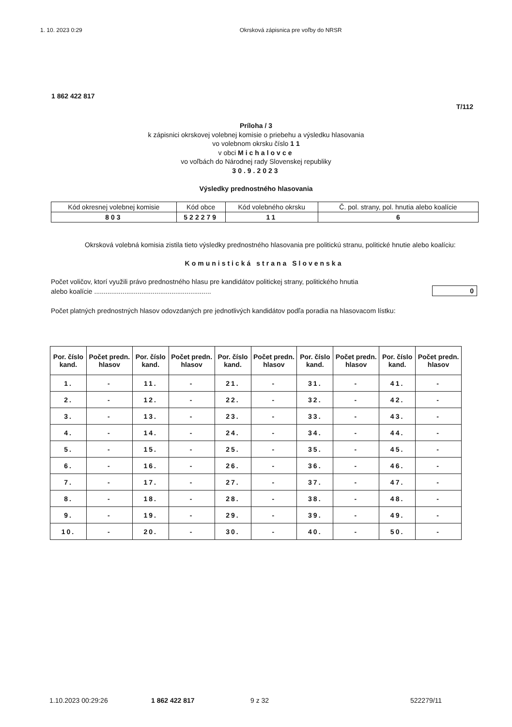1. 10. 2023 0:29 Okrsková zápisnica pre voľby do NRSR
1 862 422 817
T/112
Príloha / 3
k zápisnici okrskovej volebnej komisie o priebehu a výsledku hlasovania
vo volebnom okrsku číslo 1 1
v obci Michalovce
vo voľbách do Národnej rady Slovenskej republiky
30.9.2023
Výsledky prednostného hlasovania
| Kód okresnej volebnej komisie | Kód obce | Kód volebného okrsku | Č. pol. strany, pol. hnutia alebo koalície |
| 803 | 522279 | 11 | 6 |
Okrsková volebná komisia zistila tieto výsledky prednostného hlasovania pre politickú stranu, politické hnutie alebo koalíciu:
Komunistická strana Slovenska
Počet voličov, ktorí využili právo prednostného hlasu pre kandidátov politickej strany, politického hnutia
alebo koalície ..............................................................
0
Počet platných prednostných hlasov odovzdaných pre jednotlivých kandidátov podľa poradia na hlasovacom lístku:
| Por. číslo kand. | Počet predn. hlasov | Por. číslo kand. | Počet predn. hlasov | Por. číslo kand. | Počet predn. hlasov | Por. číslo kand. | Počet predn. hlasov | Por. číslo kand. | Počet predn. hlasov |
| --- | --- | --- | --- | --- | --- | --- | --- | --- | --- |
| 1. | - | 11. | - | 21. | - | 31. | - | 41. | - |
| 2. | - | 12. | - | 22. | - | 32. | - | 42. | - |
| 3. | - | 13. | - | 23. | - | 33. | - | 43. | - |
| 4. | - | 14. | - | 24. | - | 34. | - | 44. | - |
| 5. | - | 15. | - | 25. | - | 35. | - | 45. | - |
| 6. | - | 16. | - | 26. | - | 36. | - | 46. | - |
| 7. | - | 17. | - | 27. | - | 37. | - | 47. | - |
| 8. | - | 18. | - | 28. | - | 38. | - | 48. | - |
| 9. | - | 19. | - | 29. | - | 39. | - | 49. | - |
| 10. | - | 20. | - | 30. | - | 40. | - | 50. | - |
1.10.2023 00:29:26 1 862 422 817 9 z 32 522279/11